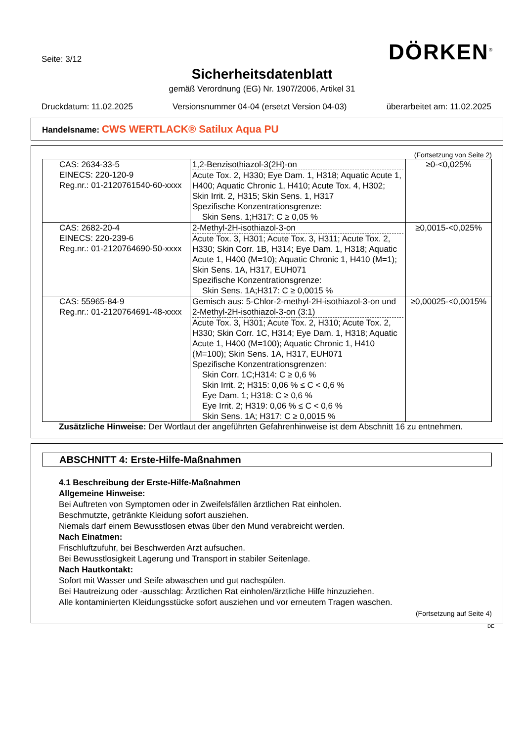Seite: 3/12
DÖRKEN<sup>®</sup>
Sicherheitsdatenblatt
gemäß Verordnung (EG) Nr. 1907/2006, Artikel 31
Druckdatum: 11.02.2025 Versionsnummer 04-04 (ersetzt Version 04-03) überarbeitet am: 11.02.2025
Handelsname: CWS WERTLACK® Satilux Aqua PU
(Fortsetzung von Seite 2)
| CAS: 2634-33-5 EINECS: 220-120-9 Reg.nr.: 01-2120761540-60-xxxx | 1,2-Benzisothiazol-3(2H)-on Acute Tox. 2, H330; Eye Dam. 1, H318; Aquatic Acute 1, H400; Aquatic Chronic 1, H410; Acute Tox. 4, H302; Skin Irrit. 2, H315; Skin Sens. 1, H317 Spezifische Konzentrationsgrenze: Skin Sens. 1;H317: C ≥ 0,05 % | ≥0-<0,025% |
| CAS: 2682-20-4 EINECS: 220-239-6 Reg.nr.: 01-2120764690-50-xxxx | 2-Methyl-2H-isothiazol-3-on Acute Tox. 3, H301; Acute Tox. 3, H311; Acute Tox. 2, H330; Skin Corr. 1B, H314; Eye Dam. 1, H318; Aquatic Acute 1, H400 (M=10); Aquatic Chronic 1, H410 (M=1); Skin Sens. 1A, H317, EUH071 Spezifische Konzentrationsgrenze: Skin Sens. 1A;H317: C ≥ 0,0015 % | ≥0,0015-<0,025% |
| CAS: 55965-84-9 Reg.nr.: 01-2120764691-48-xxxx | Gemisch aus: 5-Chlor-2-methyl-2H-isothiazol-3-on und 2-Methyl-2H-isothiazol-3-on (3:1) Acute Tox. 3, H301; Acute Tox. 2, H310; Acute Tox. 2, H330; Skin Corr. 1C, H314; Eye Dam. 1, H318; Aquatic Acute 1, H400 (M=100); Aquatic Chronic 1, H410 (M=100); Skin Sens. 1A, H317, EUH071 Spezifische Konzentrationsgrenzen: Skin Corr. 1C;H314: C ≥ 0,6 % Skin Irrit. 2; H315: 0,06 % ≤ C < 0,6 % Eye Dam. 1; H318: C ≥ 0,6 % Eye Irrit. 2; H319: 0,06 % ≤ C < 0,6 % Skin Sens. 1A; H317: C ≥ 0,0015 % | ≥0,00025-<0,0015% |
Zusätzliche Hinweise: Der Wortlaut der angeführten Gefahrenhinweise ist dem Abschnitt 16 zu entnehmen.
ABSCHNITT 4: Erste-Hilfe-Maßnahmen
4.1 Beschreibung der Erste-Hilfe-Maßnahmen
Allgemeine Hinweise:
Bei Auftreten von Symptomen oder in Zweifelsfällen ärztlichen Rat einholen.
Beschmutzte, getränkte Kleidung sofort ausziehen.
Niemals darf einem Bewusstlosen etwas über den Mund verabreicht werden.
Nach Einatmen:
Frischluftzufuhr, bei Beschwerden Arzt aufsuchen.
Bei Bewusstlosigkeit Lagerung und Transport in stabiler Seitenlage.
Nach Hautkontakt:
Sofort mit Wasser und Seife abwaschen und gut nachspülen.
Bei Hautreizung oder -ausschlag: Ärztlichen Rat einholen/ärztliche Hilfe hinzuziehen.
Alle kontaminierten Kleidungsstücke sofort ausziehen und vor erneutem Tragen waschen.
(Fortsetzung auf Seite 4)
DE